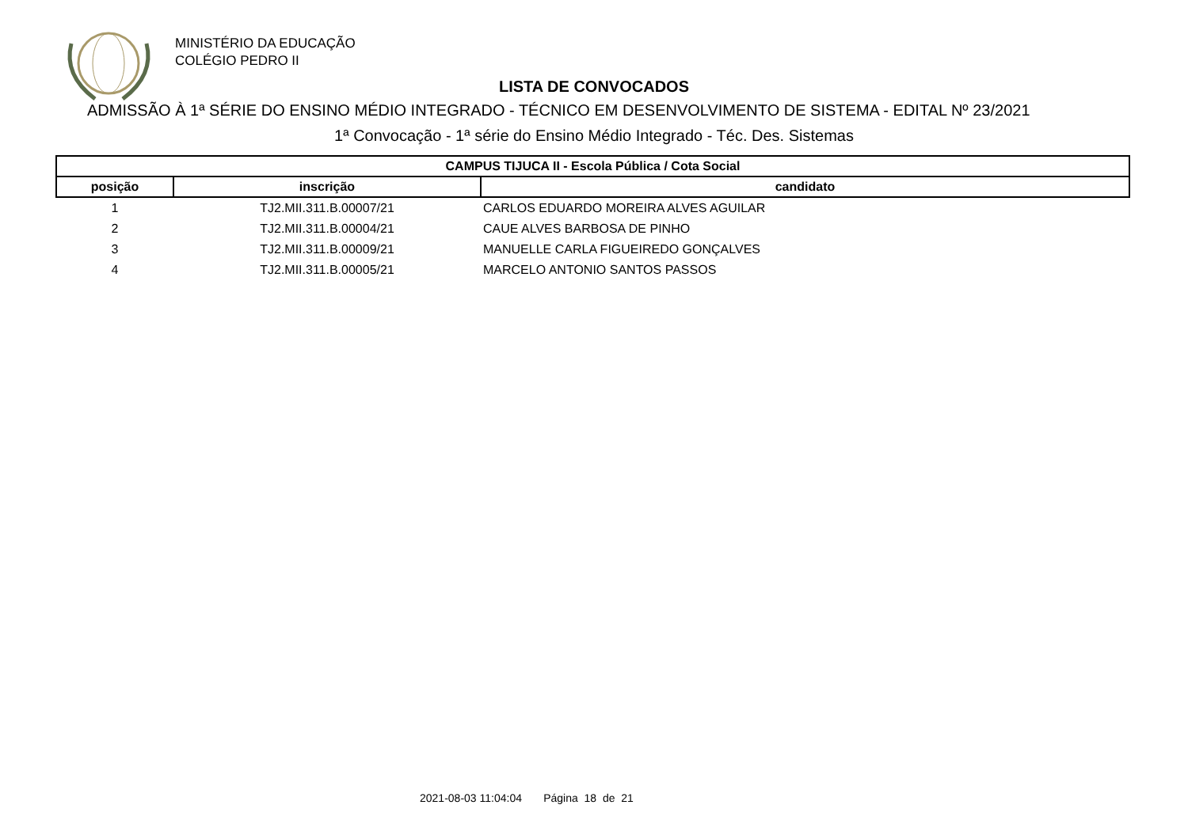MINISTÉRIO DA EDUCAÇÃO
COLÉGIO PEDRO II
LISTA DE CONVOCADOS
ADMISSÃO À 1ª SÉRIE DO ENSINO MÉDIO INTEGRADO - TÉCNICO EM DESENVOLVIMENTO DE SISTEMA - EDITAL Nº 23/2021
1ª Convocação - 1ª série do Ensino Médio Integrado - Téc. Des. Sistemas
| CAMPUS TIJUCA II - Escola Pública / Cota Social | | |
| --- | --- | --- |
| posição | inscrição | candidato |
| 1 | TJ2.MII.311.B.00007/21 | CARLOS EDUARDO MOREIRA ALVES AGUILAR |
| 2 | TJ2.MII.311.B.00004/21 | CAUE ALVES BARBOSA DE PINHO |
| 3 | TJ2.MII.311.B.00009/21 | MANUELLE CARLA FIGUEIREDO GONÇALVES |
| 4 | TJ2.MII.311.B.00005/21 | MARCELO ANTONIO SANTOS PASSOS |
2021-08-03 11:04:04 Página 18 de 21